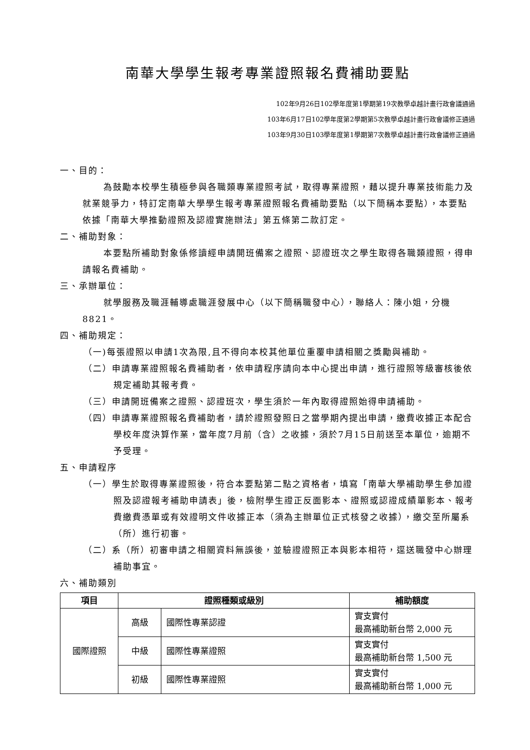南華大學學生報考專業證照報名費補助要點
102年9月26日102學年度第1學期第19次教學卓越計畫行政會議通過
103年6月17日102學年度第2學期第5次教學卓越計畫行政會議修正通過
103年9月30日103學年度第1學期第7次教學卓越計畫行政會議修正通過
一、目的：
為鼓勵本校學生積極參與各職類專業證照考試，取得專業證照，藉以提升專業技術能力及就業競爭力，特訂定南華大學學生報考專業證照報名費補助要點（以下簡稱本要點），本要點依據「南華大學推動證照及認證實施辦法」第五條第二款訂定。
二、補助對象：
本要點所補助對象係修讀經申請開班備案之證照、認證班次之學生取得各職類證照，得申請報名費補助。
三、承辦單位：
就學服務及職涯輔導處職涯發展中心（以下簡稱職發中心），聯絡人：陳小姐，分機 8821。
四、補助規定：
（一)每張證照以申請1次為限,且不得向本校其他單位重覆申請相關之獎勵與補助。
（二）申請專業證照報名費補助者，依申請程序請向本中心提出申請，進行證照等級審核後依規定補助其報考費。
（三）申請開班備案之證照、認證班次，學生須於一年內取得證照始得申請補助。
（四）申請專業證照報名費補助者，請於證照發照日之當學期內提出申請，繳費收據正本配合學校年度決算作業，當年度7月前（含）之收據，須於7月15日前送至本單位，逾期不予受理。
五、申請程序
（一）學生於取得專業證照後，符合本要點第二點之資格者，填寫「南華大學補助學生參加證照及認證報考補助申請表」後，檢附學生證正反面影本、證照或認證成績單影本、報考費繳費憑單或有效證明文件收據正本（須為主辦單位正式核發之收據），繳交至所屬系（所）進行初審。
（二）系（所）初審申請之相關資料無誤後，並驗證證照正本與影本相符，逕送職發中心辦理補助事宜。
六、補助類別
| 項目 | 證照種類或級別 | | 補助額度 |
| --- | --- | --- | --- |
| 國際證照 | 高級 | 國際性專業認證 | 實支實付 最高補助新台幣 2,000 元 |
| | 中級 | 國際性專業證照 | 實支實付 最高補助新台幣 1,500 元 |
| | 初級 | 國際性專業證照 | 實支實付 最高補助新台幣 1,000 元 |